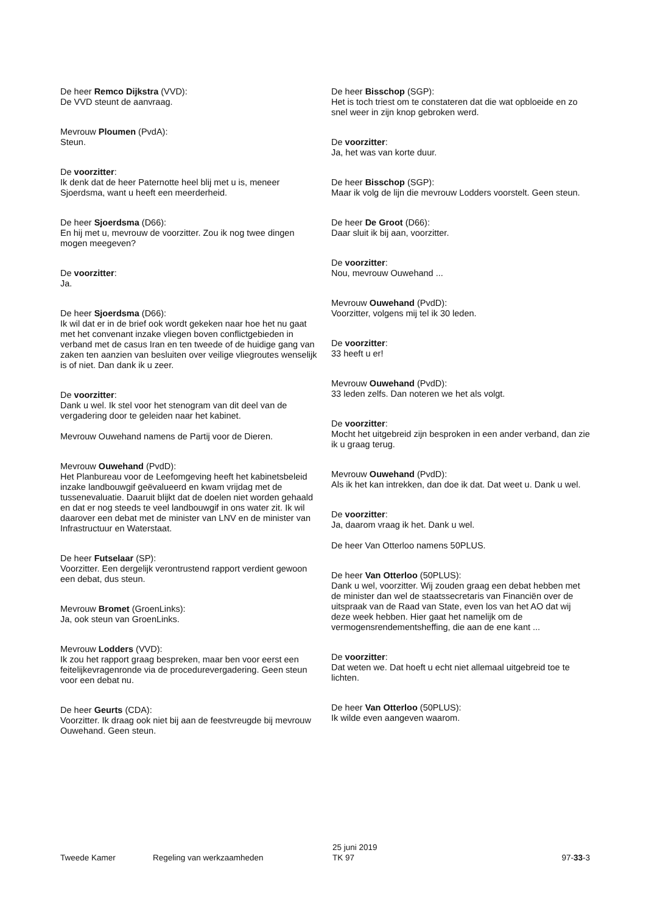De heer Remco Dijkstra (VVD):
De VVD steunt de aanvraag.
Mevrouw Ploumen (PvdA):
Steun.
De voorzitter:
Ik denk dat de heer Paternotte heel blij met u is, meneer Sjoerdsma, want u heeft een meerderheid.
De heer Sjoerdsma (D66):
En hij met u, mevrouw de voorzitter. Zou ik nog twee dingen mogen meegeven?
De voorzitter:
Ja.
De heer Sjoerdsma (D66):
Ik wil dat er in de brief ook wordt gekeken naar hoe het nu gaat met het convenant inzake vliegen boven conflictgebieden in verband met de casus Iran en ten tweede of de huidige gang van zaken ten aanzien van besluiten over veilige vliegroutes wenselijk is of niet. Dan dank ik u zeer.
De voorzitter:
Dank u wel. Ik stel voor het stenogram van dit deel van de vergadering door te geleiden naar het kabinet.
Mevrouw Ouwehand namens de Partij voor de Dieren.
Mevrouw Ouwehand (PvdD):
Het Planbureau voor de Leefomgeving heeft het kabinetsbeleid inzake landbouwgif geëvalueerd en kwam vrijdag met de tussenevaluatie. Daaruit blijkt dat de doelen niet worden gehaald en dat er nog steeds te veel landbouwgif in ons water zit. Ik wil daarover een debat met de minister van LNV en de minister van Infrastructuur en Waterstaat.
De heer Futselaar (SP):
Voorzitter. Een dergelijk verontrustend rapport verdient gewoon een debat, dus steun.
Mevrouw Bromet (GroenLinks):
Ja, ook steun van GroenLinks.
Mevrouw Lodders (VVD):
Ik zou het rapport graag bespreken, maar ben voor eerst een feitelijkevragenronde via de procedurevergadering. Geen steun voor een debat nu.
De heer Geurts (CDA):
Voorzitter. Ik draag ook niet bij aan de feestvreugde bij mevrouw Ouwehand. Geen steun.
De heer Bisschop (SGP):
Het is toch triest om te constateren dat die wat opbloeide en zo snel weer in zijn knop gebroken werd.
De voorzitter:
Ja, het was van korte duur.
De heer Bisschop (SGP):
Maar ik volg de lijn die mevrouw Lodders voorstelt. Geen steun.
De heer De Groot (D66):
Daar sluit ik bij aan, voorzitter.
De voorzitter:
Nou, mevrouw Ouwehand ...
Mevrouw Ouwehand (PvdD):
Voorzitter, volgens mij tel ik 30 leden.
De voorzitter:
33 heeft u er!
Mevrouw Ouwehand (PvdD):
33 leden zelfs. Dan noteren we het als volgt.
De voorzitter:
Mocht het uitgebreid zijn besproken in een ander verband, dan zie ik u graag terug.
Mevrouw Ouwehand (PvdD):
Als ik het kan intrekken, dan doe ik dat. Dat weet u. Dank u wel.
De voorzitter:
Ja, daarom vraag ik het. Dank u wel.
De heer Van Otterloo namens 50PLUS.
De heer Van Otterloo (50PLUS):
Dank u wel, voorzitter. Wij zouden graag een debat hebben met de minister dan wel de staatssecretaris van Financiën over de uitspraak van de Raad van State, even los van het AO dat wij deze week hebben. Hier gaat het namelijk om de vermogensrendementsheffing, die aan de ene kant ...
De voorzitter:
Dat weten we. Dat hoeft u echt niet allemaal uitgebreid toe te lichten.
De heer Van Otterloo (50PLUS):
Ik wilde even aangeven waarom.
Tweede Kamer Regeling van werkzaamheden
25 juni 2019
TK 97
97-33-3